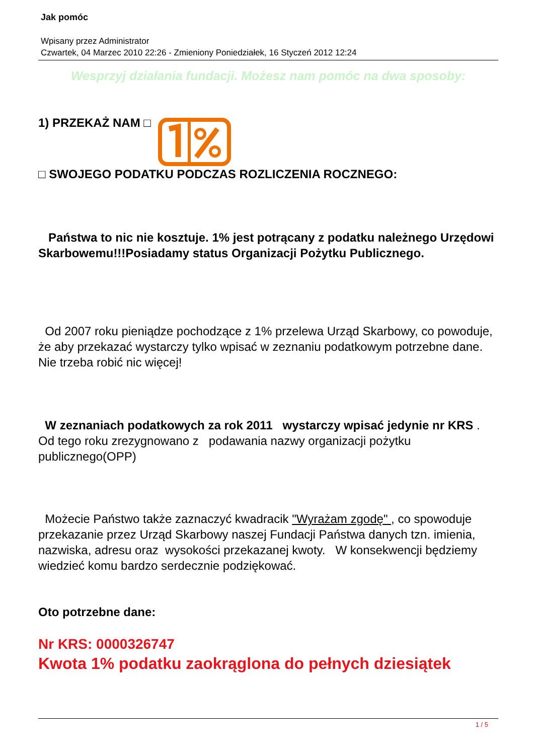Jak pomóc
Wpisany przez Administrator
Czwartek, 04 Marzec 2010 22:26 - Zmieniony Poniedziałek, 16 Styczeń 2012 12:24
Wesprzyj działania fundacji. Możesz nam pomóc na dwa sposoby:
1) PRZEKAŻ NAM □
□ SWOJEGO PODATKU PODCZAS ROZLICZENIA ROCZNEGO:
Państwa to nic nie kosztuje. 1% jest potrącany z podatku należnego Urzędowi Skarbowemu!!!Posiadamy status Organizacji Pożytku Publicznego.
Od 2007 roku pieniądze pochodzące z 1% przelewa Urząd Skarbowy, co powoduje, że aby przekazać wystarczy tylko wpisać w zeznaniu podatkowym potrzebne dane. Nie trzeba robić nic więcej!
W zeznaniach podatkowych za rok 2011 wystarczy wpisać jedynie nr KRS . Od tego roku zrezygnowano z podawania nazwy organizacji pożytku publicznego(OPP)
Możecie Państwo także zaznaczyć kwadracik "Wyrażam zgodę" , co spowoduje przekazanie przez Urząd Skarbowy naszej Fundacji Państwa danych tzn. imienia, nazwiska, adresu oraz wysokości przekazanej kwoty. W konsekwencji będziemy wiedzieć komu bardzo serdecznie podziękować.
Oto potrzebne dane:
Nr KRS: 0000326747
Kwota 1% podatku zaokrąglona do pełnych dziesiątek
1 / 5